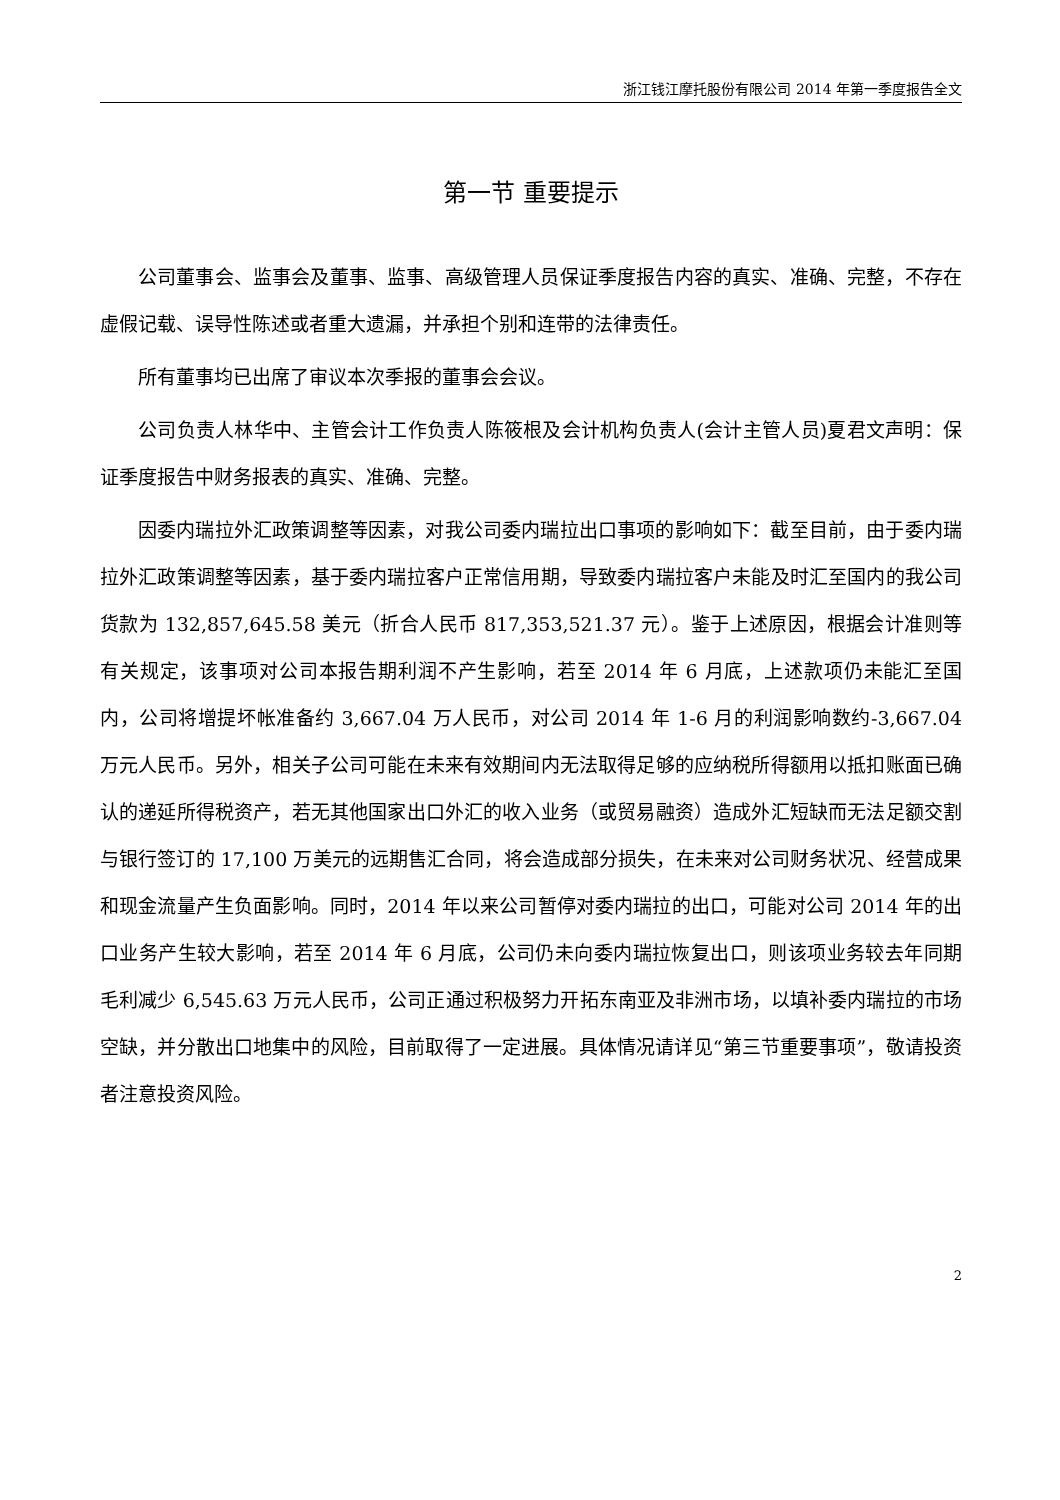浙江钱江摩托股份有限公司 2014 年第一季度报告全文
第一节 重要提示
公司董事会、监事会及董事、监事、高级管理人员保证季度报告内容的真实、准确、完整，不存在虚假记载、误导性陈述或者重大遗漏，并承担个别和连带的法律责任。
所有董事均已出席了审议本次季报的董事会会议。
公司负责人林华中、主管会计工作负责人陈筱根及会计机构负责人(会计主管人员)夏君文声明：保证季度报告中财务报表的真实、准确、完整。
因委内瑞拉外汇政策调整等因素，对我公司委内瑞拉出口事项的影响如下：截至目前，由于委内瑞拉外汇政策调整等因素，基于委内瑞拉客户正常信用期，导致委内瑞拉客户未能及时汇至国内的我公司货款为 132,857,645.58 美元（折合人民币 817,353,521.37 元）。鉴于上述原因，根据会计准则等有关规定，该事项对公司本报告期利润不产生影响，若至 2014 年 6 月底，上述款项仍未能汇至国内，公司将增提坏帐准备约 3,667.04 万人民币，对公司 2014 年 1-6 月的利润影响数约-3,667.04 万元人民币。另外，相关子公司可能在未来有效期间内无法取得足够的应纳税所得额用以抵扣账面已确认的递延所得税资产，若无其他国家出口外汇的收入业务（或贸易融资）造成外汇短缺而无法足额交割与银行签订的 17,100 万美元的远期售汇合同，将会造成部分损失，在未来对公司财务状况、经营成果和现金流量产生负面影响。同时，2014 年以来公司暂停对委内瑞拉的出口，可能对公司 2014 年的出口业务产生较大影响，若至 2014 年 6 月底，公司仍未向委内瑞拉恢复出口，则该项业务较去年同期毛利减少 6,545.63 万元人民币，公司正通过积极努力开拓东南亚及非洲市场，以填补委内瑞拉的市场空缺，并分散出口地集中的风险，目前取得了一定进展。具体情况请详见“第三节重要事项”，敬请投资者注意投资风险。
2